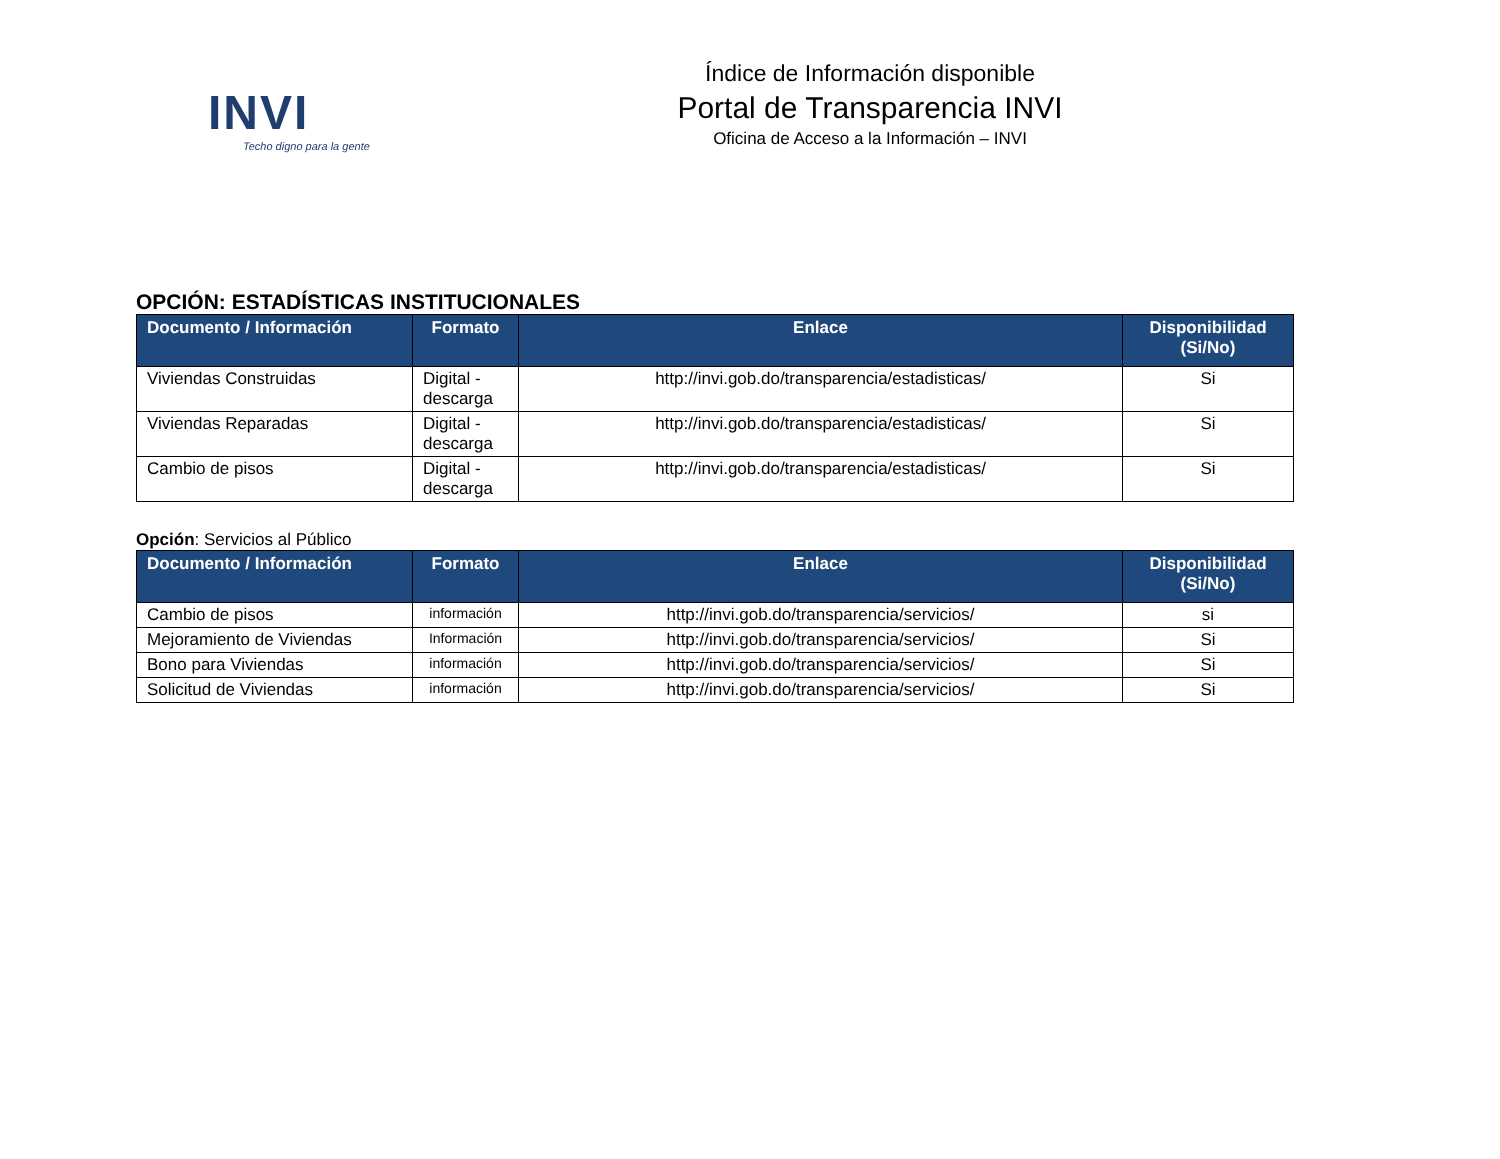INVI
Techo digno para la gente
Índice de Información disponible
Portal de Transparencia INVI
Oficina de Acceso a la Información – INVI
OPCIÓN: ESTADÍSTICAS INSTITUCIONALES
| Documento / Información | Formato | Enlace | Disponibilidad (Si/No) |
| --- | --- | --- | --- |
| Viviendas Construidas | Digital - descarga | http://invi.gob.do/transparencia/estadisticas/ | Si |
| Viviendas Reparadas | Digital - descarga | http://invi.gob.do/transparencia/estadisticas/ | Si |
| Cambio de pisos | Digital - descarga | http://invi.gob.do/transparencia/estadisticas/ | Si |
Opción: Servicios al Público
| Documento / Información | Formato | Enlace | Disponibilidad (Si/No) |
| --- | --- | --- | --- |
| Cambio de pisos | información | http://invi.gob.do/transparencia/servicios/ | si |
| Mejoramiento de Viviendas | Información | http://invi.gob.do/transparencia/servicios/ | Si |
| Bono para Viviendas | información | http://invi.gob.do/transparencia/servicios/ | Si |
| Solicitud de Viviendas | información | http://invi.gob.do/transparencia/servicios/ | Si |